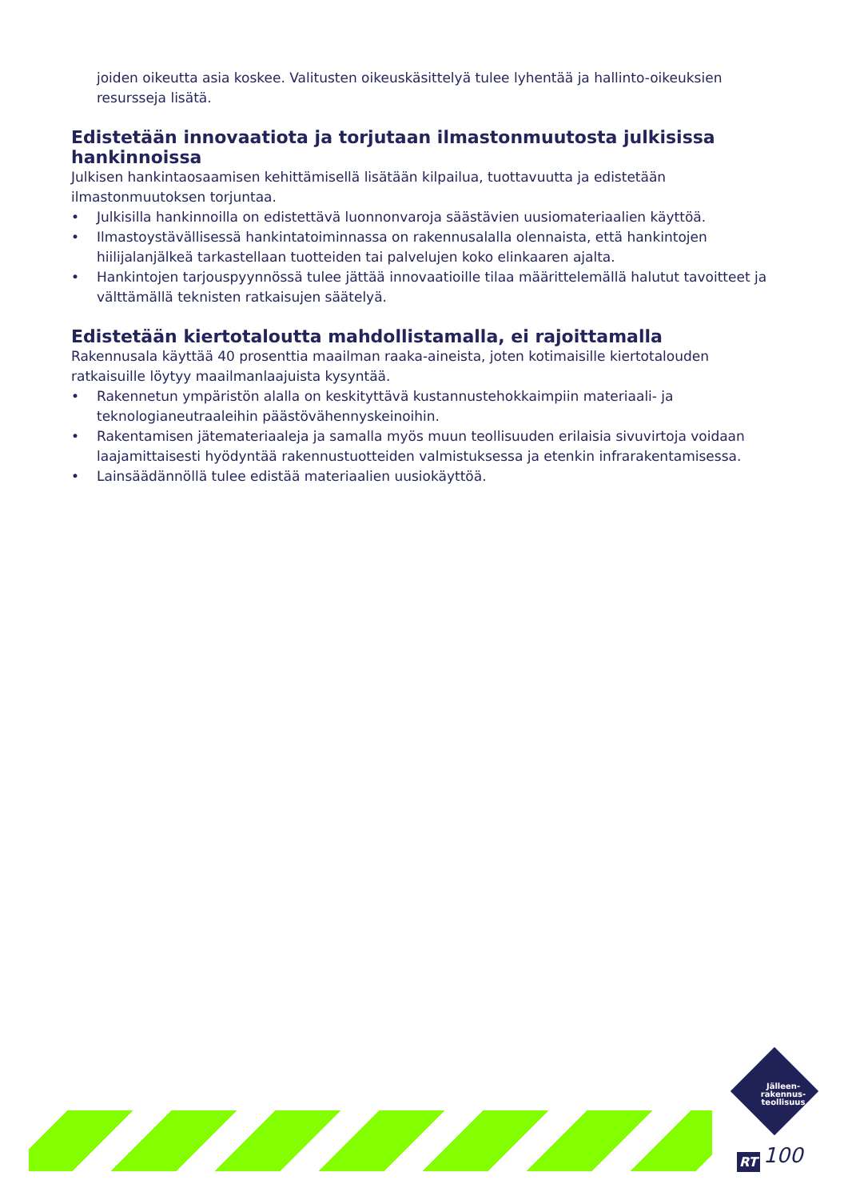joiden oikeutta asia koskee. Valitusten oikeuskäsittelyä tulee lyhentää ja hallinto-oikeuksien resursseja lisätä.
Edistetään innovaatiota ja torjutaan ilmastonmuutosta julkisissa hankinnoissa
Julkisen hankintaosaamisen kehittämisellä lisätään kilpailua, tuottavuutta ja edistetään ilmastonmuutoksen torjuntaa.
• Julkisilla hankinnoilla on edistettävä luonnonvaroja säästävien uusiomateriaalien käyttöä.
• Ilmastoystävällisessä hankintatoiminnassa on rakennusalalla olennaista, että hankintojen hiilijalanjälkeä tarkastellaan tuotteiden tai palvelujen koko elinkaaren ajalta.
• Hankintojen tarjouspyynnössä tulee jättää innovaatioille tilaa määrittelemällä halutut tavoitteet ja välttämällä teknisten ratkaisujen säätelyä.
Edistetään kiertotaloutta mahdollistamalla, ei rajoittamalla
Rakennusala käyttää 40 prosenttia maailman raaka-aineista, joten kotimaisille kiertotalouden ratkaisuille löytyy maailmanlaajuista kysyntää.
• Rakennetun ympäristön alalla on keskityttävä kustannustehokkaimpiin materiaali- ja teknologianeutraaleihin päästövähennyskeinoihin.
• Rakentamisen jätemateriaaleja ja samalla myös muun teollisuuden erilaisia sivuvirtoja voidaan laajamittaisesti hyödyntää rakennustuotteiden valmistuksessa ja etenkin infrarakentamisessa.
• Lainsäädännöllä tulee edistää materiaalien uusiokäyttöä.
Jälleen-
rakennus-
teollisuus
RT 100